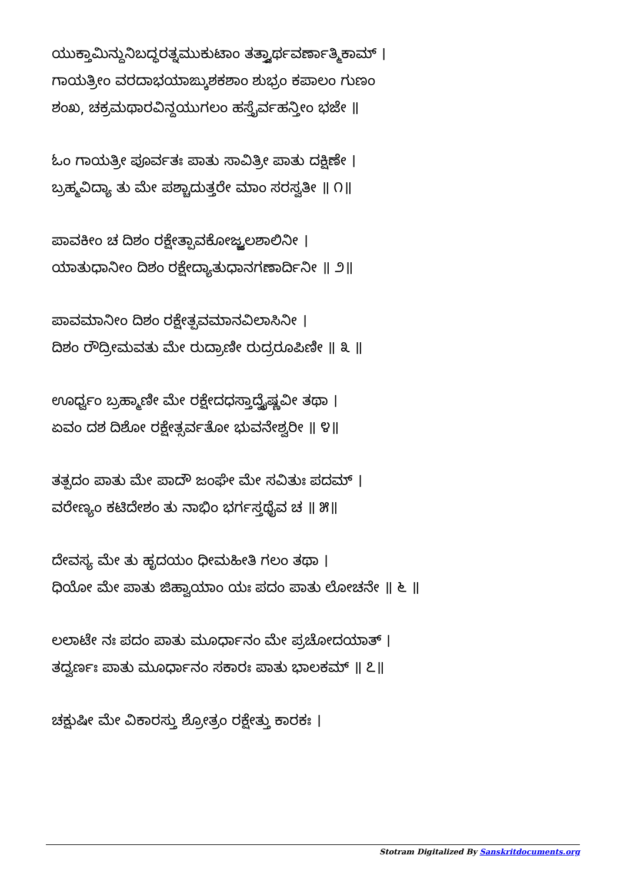ಯುಕ್ತಾಮಿನ್ದುನಿಬದ್ಧರತ್ನಮುಕುಟಾಂ ತತ್ತ್ವಾರ್ಥವರ್ಣಾತ್ಮಿಕಾಮ್ ।
ಗಾಯತ್ರೀಂ ವರದಾಭಯಾಙ್ಕುಶಕಶಾಂ ಶುಭ್ರಂ ಕಪಾಲಂ ಗುಣಂ
ಶಂಖ, ಚಕ್ರಮಥಾರವಿನ್ದಯುಗಲಂ ಹಸ್ತೈರ್ವಹನ್ತೀಂ ಭಜೇ ॥
ಓಂ ಗಾಯತ್ರೀ ಪೂರ್ವತಃ ಪಾತು ಸಾವಿತ್ರೀ ಪಾತು ದಕ್ಷಿಣೇ ।
ಬ್ರಹ್ಮವಿದ್ಯಾ ತು ಮೇ ಪಶ್ಚಾದುತ್ತರೇ ಮಾಂ ಸರಸ್ವತೀ ॥ ೧॥
ಪಾವಕೀಂ ಚ ದಿಶಂ ರಕ್ಷೇತ್ಪಾವಕೋಜ್ಜ್ವಲಶಾಲಿನೀ ।
ಯಾತುಧಾನೀಂ ದಿಶಂ ರಕ್ಷೇದ್ಯಾತುಧಾನಗಣಾರ್ದಿನೀ ॥ ೨॥
ಪಾವಮಾನೀಂ ದಿಶಂ ರಕ್ಷೇತ್ಪವಮಾನವಿಲಾಸಿನೀ ।
ದಿಶಂ ರೌದ್ರೀಮವತು ಮೇ ರುದ್ರಾಣೀ ರುದ್ರರೂಪಿಣೀ ॥ ೩ ॥
ಊರ್ಧ್ವಂ ಬ್ರಹ್ಮಾಣೀ ಮೇ ರಕ್ಷೇದಧಸ್ತಾದ್ವೈಷ್ಣವೀ ತಥಾ ।
ಏವಂ ದಶ ದಿಶೋ ರಕ್ಷೇತ್ಸರ್ವತೋ ಭುವನೇಶ್ವರೀ ॥ ೪॥
ತತ್ಪದಂ ಪಾತು ಮೇ ಪಾದೌ ಜಂಘೇ ಮೇ ಸವಿತುಃ ಪದಮ್ ।
ವರೇಣ್ಯಂ ಕಟಿದೇಶಂ ತು ನಾಭಿಂ ಭರ್ಗಸ್ತಥೈವ ಚ ॥ ೫॥
ದೇವಸ್ಯ ಮೇ ತು ಹೃದಯಂ ಧೀಮಹೀತಿ ಗಲಂ ತಥಾ ।
ಧಿಯೋ ಮೇ ಪಾತು ಜಿಹ್ವಾಯಾಂ ಯಃ ಪದಂ ಪಾತು ಲೋಚನೇ ॥ ೬ ॥
ಲಲಾಟೇ ನಃ ಪದಂ ಪಾತು ಮೂರ್ಧಾನಂ ಮೇ ಪ್ರಚೋದಯಾತ್ ।
ತದ್ವರ್ಣಃ ಪಾತು ಮೂರ್ಧಾನಂ ಸಕಾರಃ ಪಾತು ಭಾಲಕಮ್ ॥ ೭॥
ಚಕ್ಷುಷೀ ಮೇ ವಿಕಾರಸ್ತು ಶ್ರೋತ್ರಂ ರಕ್ಷೇತ್ತು ಕಾರಕಃ ।
Stotram Digitalized By Sanskritdocuments.org